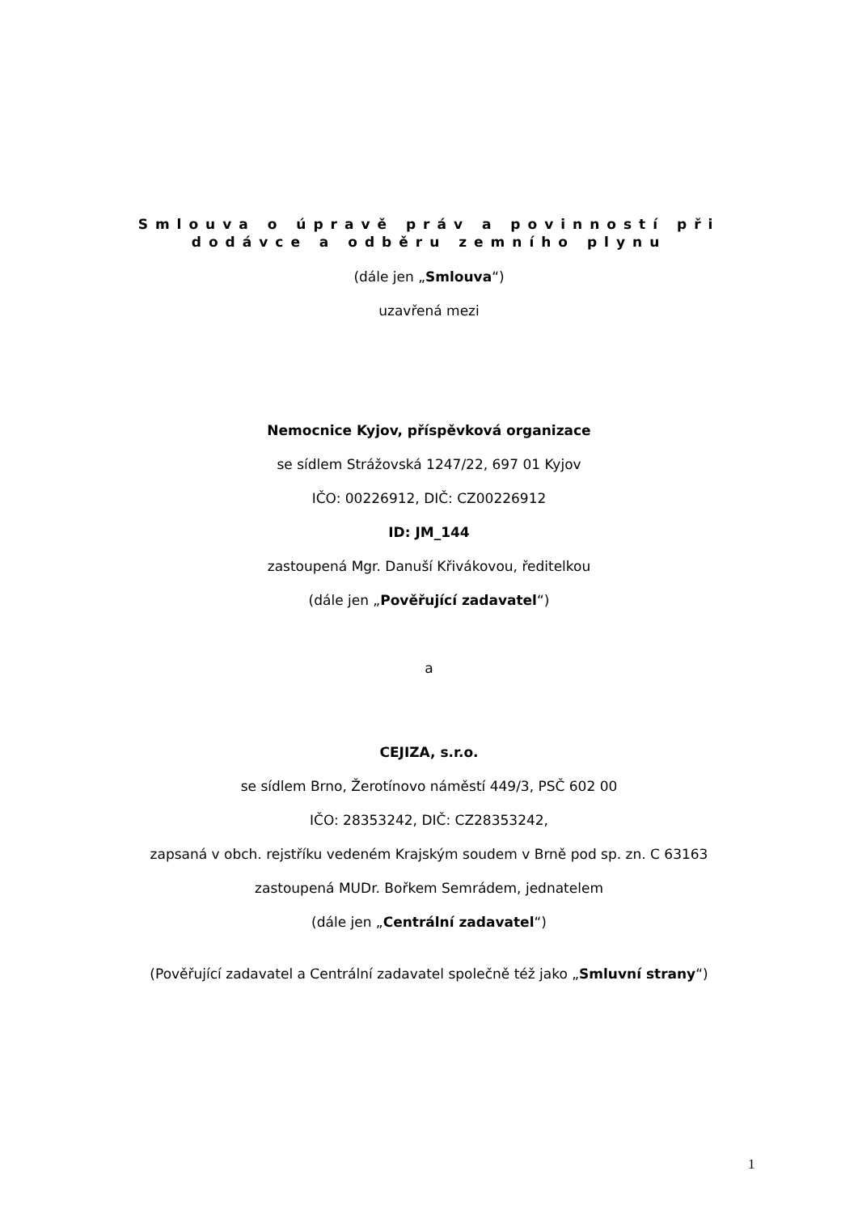Smlouva o úpravě práv a povinností při
dodávce a odběru zemního plynu
(dále jen „Smlouva“)
uzavřená mezi
Nemocnice Kyjov, příspěvková organizace
se sídlem Strážovská 1247/22, 697 01 Kyjov
IČO: 00226912, DIČ: CZ00226912
ID: JM_144
zastoupená Mgr. Danuší Křivákovou, ředitelkou
(dále jen „Pověřující zadavatel“)
a
CEJIZA, s.r.o.
se sídlem Brno, Žerotínovo náměstí 449/3, PSČ 602 00
IČO: 28353242, DIČ: CZ28353242,
zapsaná v obch. rejstříku vedeném Krajským soudem v Brně pod sp. zn. C 63163
zastoupená MUDr. Bořkem Semrádem, jednatelem
(dále jen „Centrální zadavatel“)
(Pověřující zadavatel a Centrální zadavatel společně též jako „Smluvní strany“)
1